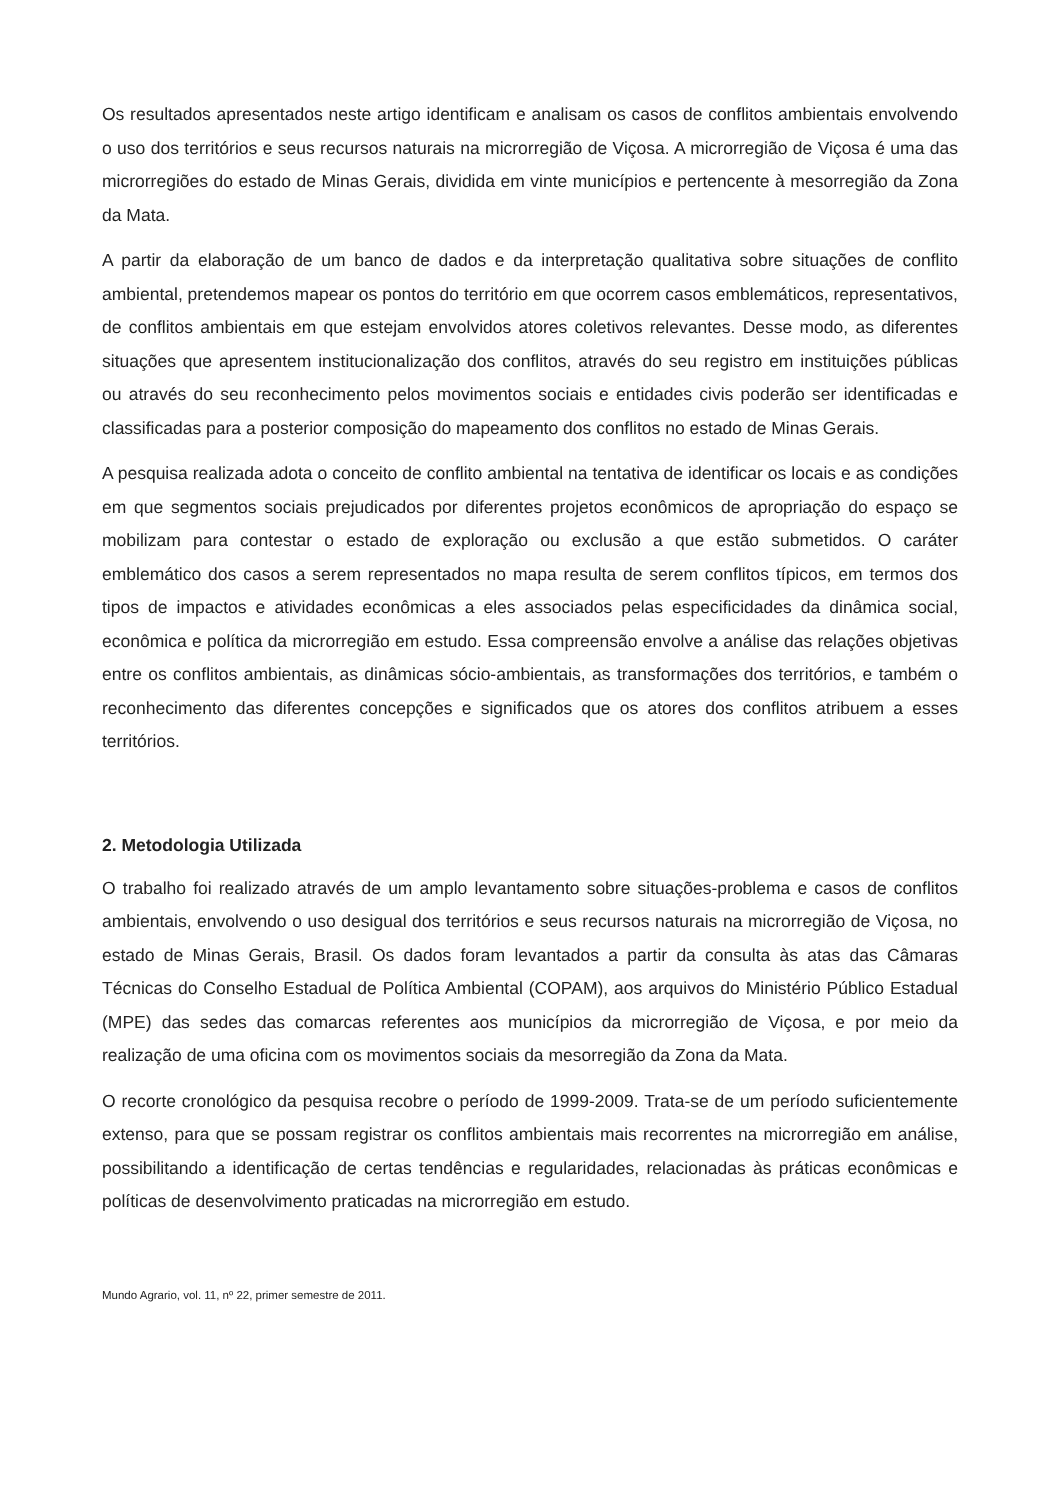Os resultados apresentados neste artigo identificam e analisam os casos de conflitos ambientais envolvendo o uso dos territórios e seus recursos naturais na microrregião de Viçosa. A microrregião de Viçosa é uma das microrregiões do estado de Minas Gerais, dividida em vinte municípios e pertencente à mesorregião da Zona da Mata.
A partir da elaboração de um banco de dados e da interpretação qualitativa sobre situações de conflito ambiental, pretendemos mapear os pontos do território em que ocorrem casos emblemáticos, representativos, de conflitos ambientais em que estejam envolvidos atores coletivos relevantes. Desse modo, as diferentes situações que apresentem institucionalização dos conflitos, através do seu registro em instituições públicas ou através do seu reconhecimento pelos movimentos sociais e entidades civis poderão ser identificadas e classificadas para a posterior composição do mapeamento dos conflitos no estado de Minas Gerais.
A pesquisa realizada adota o conceito de conflito ambiental na tentativa de identificar os locais e as condições em que segmentos sociais prejudicados por diferentes projetos econômicos de apropriação do espaço se mobilizam para contestar o estado de exploração ou exclusão a que estão submetidos. O caráter emblemático dos casos a serem representados no mapa resulta de serem conflitos típicos, em termos dos tipos de impactos e atividades econômicas a eles associados pelas especificidades da dinâmica social, econômica e política da microrregião em estudo. Essa compreensão envolve a análise das relações objetivas entre os conflitos ambientais, as dinâmicas sócio-ambientais, as transformações dos territórios, e também o reconhecimento das diferentes concepções e significados que os atores dos conflitos atribuem a esses territórios.
2. Metodologia Utilizada
O trabalho foi realizado através de um amplo levantamento sobre situações-problema e casos de conflitos ambientais, envolvendo o uso desigual dos territórios e seus recursos naturais na microrregião de Viçosa, no estado de Minas Gerais, Brasil. Os dados foram levantados a partir da consulta às atas das Câmaras Técnicas do Conselho Estadual de Política Ambiental (COPAM), aos arquivos do Ministério Público Estadual (MPE) das sedes das comarcas referentes aos municípios da microrregião de Viçosa, e por meio da realização de uma oficina com os movimentos sociais da mesorregião da Zona da Mata.
O recorte cronológico da pesquisa recobre o período de 1999-2009. Trata-se de um período suficientemente extenso, para que se possam registrar os conflitos ambientais mais recorrentes na microrregião em análise, possibilitando a identificação de certas tendências e regularidades, relacionadas às práticas econômicas e políticas de desenvolvimento praticadas na microrregião em estudo.
Mundo Agrario, vol. 11, nº 22, primer semestre de 2011.